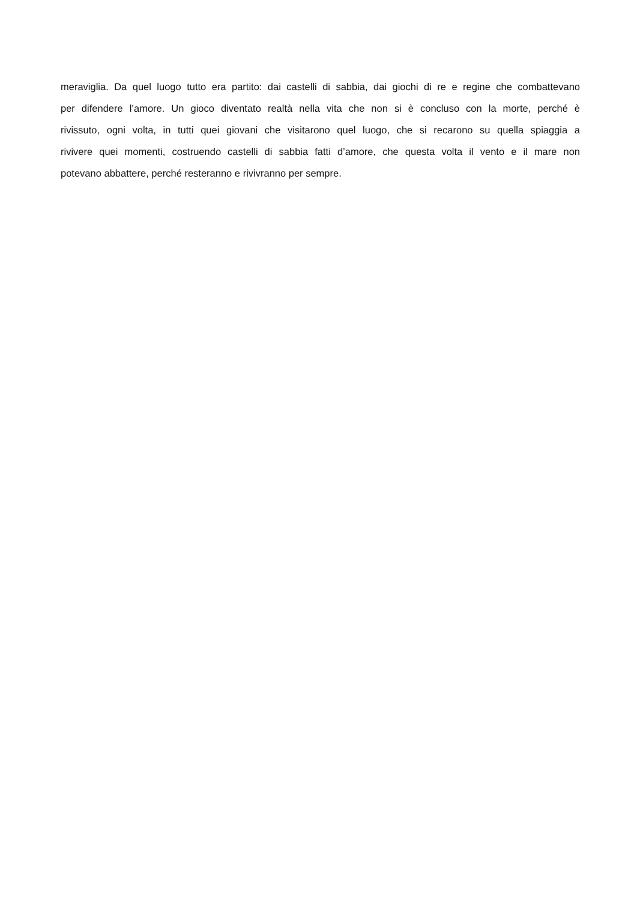meraviglia. Da quel luogo tutto era partito: dai castelli di sabbia, dai giochi di re e regine che combattevano
per difendere l’amore. Un gioco diventato realtà nella vita che non si è concluso con la morte, perché è
rivissuto, ogni volta, in tutti quei giovani che visitarono quel luogo, che si recarono su quella spiaggia a
rivivere quei momenti, costruendo castelli di sabbia fatti d’amore, che questa volta il vento e il mare non
potevano abbattere, perché resteranno e rivivranno per sempre.